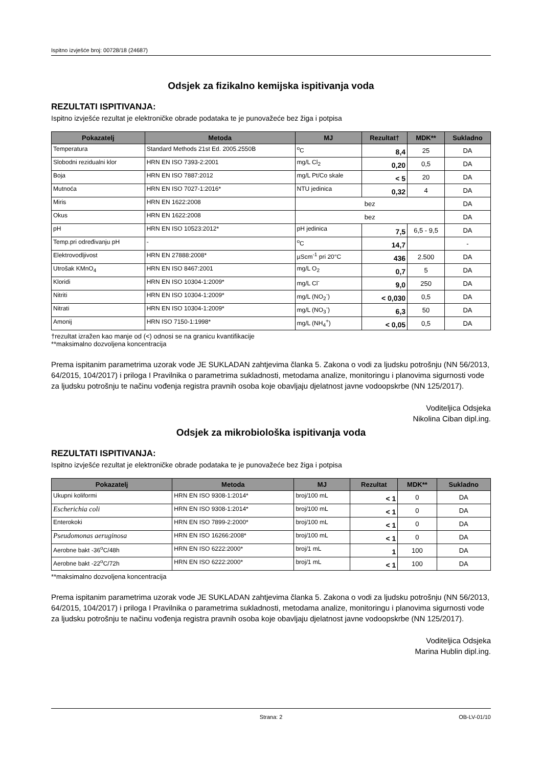Ispitno izvješće broj: 00728/18 (24687)
Odsjek za fizikalno kemijska ispitivanja voda
REZULTATI ISPITIVANJA:
Ispitno izvješće rezultat je elektroničke obrade podataka te je punovažeće bez žiga i potpisa
| Pokazatelj | Metoda | MJ | Rezultat† | MDK** | Sukladno |
| --- | --- | --- | --- | --- | --- |
| Temperatura | Standard Methods 21st Ed. 2005.2550B | <sup>o</sup> C | 8,4 | 25 | DA |
| Slobodni rezidualni klor | HRN EN ISO 7393-2:2001 | mg/L Cl<sub>2</sub> | 0,20 | 0,5 | DA |
| Boja | HRN EN ISO 7887:2012 | mg/L Pt/Co skale | < 5 | 20 | DA |
| Mutnoća | HRN EN ISO 7027-1:2016* | NTU jedinica | 0,32 | 4 | DA |
| Miris | HRN EN 1622:2008 | bez | | | DA |
| Okus | HRN EN 1622:2008 | bez | | | DA |
| pH | HRN EN ISO 10523:2012* | pH jedinica | 7,5 | 6,5 - 9,5 | DA |
| Temp.pri određivanju pH | - | <sup>o</sup> C | 14,7 | | - |
| Elektrovodljivost | HRN EN 27888:2008* | µScm<sup>-1</sup> pri 20°C | 436 | 2.500 | DA |
| Utrošak KMnO<sub>4</sub> | HRN EN ISO 8467:2001 | mg/L O<sub>2</sub> | 0,7 | 5 | DA |
| Kloridi | HRN EN ISO 10304-1:2009* | mg/L Cl<sup>-</sup> | 9,0 | 250 | DA |
| Nitriti | HRN EN ISO 10304-1:2009* | mg/L (NO<sub>2</sub><sup>-</sup>) | < 0,030 | 0,5 | DA |
| Nitrati | HRN EN ISO 10304-1:2009* | mg/L (NO<sub>3</sub><sup>-</sup>) | 6,3 | 50 | DA |
| Amonij | HRN ISO 7150-1:1998* | mg/L (NH<sub>4</sub><sup>+</sup>) | < 0,05 | 0,5 | DA |
†rezultat izražen kao manje od (<) odnosi se na granicu kvantifikacije
**maksimalno dozvoljena koncentracija
Prema ispitanim parametrima uzorak vode JE SUKLADAN zahtjevima članka 5. Zakona o vodi za ljudsku potrošnju (NN 56/2013, 64/2015, 104/2017) i priloga I Pravilnika o parametrima sukladnosti, metodama analize, monitoringu i planovima sigurnosti vode za ljudsku potrošnju te načinu vođenja registra pravnih osoba koje obavljaju djelatnost javne vodoopskrbe (NN 125/2017).
Voditeljica Odsjeka
Nikolina Ciban dipl.ing.
Odsjek za mikrobiološka ispitivanja voda
REZULTATI ISPITIVANJA:
Ispitno izvješće rezultat je elektroničke obrade podataka te je punovažeće bez žiga i potpisa
| Pokazatelj | Metoda | MJ | Rezultat | MDK** | Sukladno |
| --- | --- | --- | --- | --- | --- |
| Ukupni koliformi | HRN EN ISO 9308-1:2014* | broj/100 mL | < 1 | 0 | DA |
| Escherichia coli | HRN EN ISO 9308-1:2014* | broj/100 mL | < 1 | 0 | DA |
| Enterokoki | HRN EN ISO 7899-2:2000* | broj/100 mL | < 1 | 0 | DA |
| Pseudomonas aeruginosa | HRN EN ISO 16266:2008* | broj/100 mL | < 1 | 0 | DA |
| Aerobne bakt -36<sup>o</sup>C/48h | HRN EN ISO 6222:2000* | broj/1 mL | 1 | 100 | DA |
| Aerobne bakt -22<sup>o</sup>C/72h | HRN EN ISO 6222:2000* | broj/1 mL | < 1 | 100 | DA |
**maksimalno dozvoljena koncentracija
Prema ispitanim parametrima uzorak vode JE SUKLADAN zahtjevima članka 5. Zakona o vodi za ljudsku potrošnju (NN 56/2013, 64/2015, 104/2017) i priloga I Pravilnika o parametrima sukladnosti, metodama analize, monitoringu i planovima sigurnosti vode za ljudsku potrošnju te načinu vođenja registra pravnih osoba koje obavljaju djelatnost javne vodoopskrbe (NN 125/2017).
Voditeljica Odsjeka
Marina Hublin dipl.ing.
Strana: 2 OB-LV-01/10